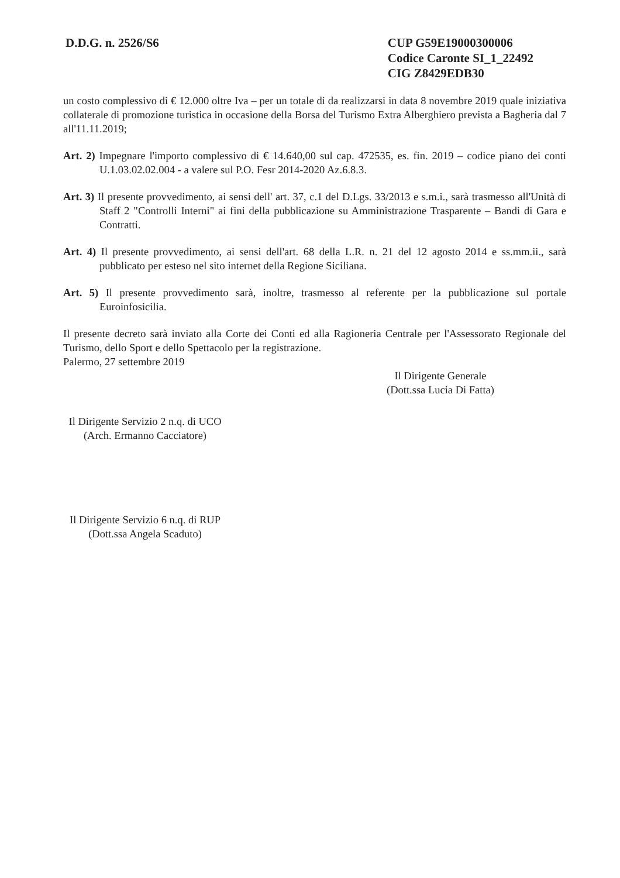D.D.G. n. 2526/S6 CUP G59E19000300006
Codice Caronte SI_1_22492
CIG Z8429EDB30
un costo complessivo di € 12.000 oltre Iva – per un totale di da realizzarsi in data 8 novembre 2019 quale iniziativa collaterale di promozione turistica in occasione della Borsa del Turismo Extra Alberghiero prevista a Bagheria dal 7 all'11.11.2019;
Art. 2) Impegnare l'importo complessivo di € 14.640,00 sul cap. 472535, es. fin. 2019 – codice piano dei conti U.1.03.02.02.004 - a valere sul P.O. Fesr 2014-2020 Az.6.8.3.
Art. 3) Il presente provvedimento, ai sensi dell' art. 37, c.1 del D.Lgs. 33/2013 e s.m.i., sarà trasmesso all'Unità di Staff 2 "Controlli Interni" ai fini della pubblicazione su Amministrazione Trasparente – Bandi di Gara e Contratti.
Art. 4) Il presente provvedimento, ai sensi dell'art. 68 della L.R. n. 21 del 12 agosto 2014 e ss.mm.ii., sarà pubblicato per esteso nel sito internet della Regione Siciliana.
Art. 5) Il presente provvedimento sarà, inoltre, trasmesso al referente per la pubblicazione sul portale Euroinfosicilia.
Il presente decreto sarà inviato alla Corte dei Conti ed alla Ragioneria Centrale per l'Assessorato Regionale del Turismo, dello Sport e dello Spettacolo per la registrazione.
Palermo, 27 settembre 2019
Il Dirigente Generale
(Dott.ssa Lucia Di Fatta)
Il Dirigente Servizio 2 n.q. di UCO
(Arch. Ermanno Cacciatore)
Il Dirigente Servizio 6 n.q. di RUP
(Dott.ssa Angela Scaduto)